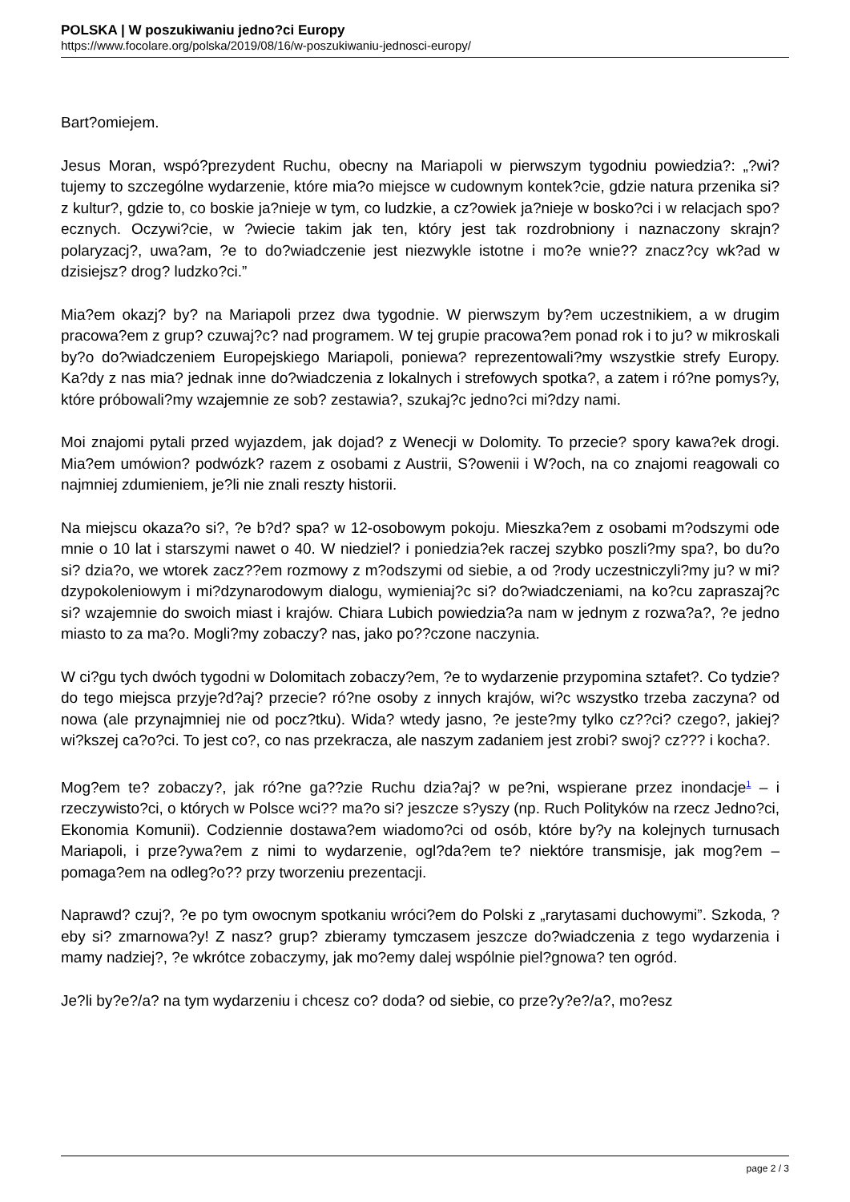POLSKA | W poszukiwaniu jedno?ci Europy
https://www.focolare.org/polska/2019/08/16/w-poszukiwaniu-jednosci-europy/
Bart?omiejem.
Jesus Moran, wspó?prezydent Ruchu, obecny na Mariapoli w pierwszym tygodniu powiedzia?: „?wi?tujemy to szczególne wydarzenie, które mia?o miejsce w cudownym kontek?cie, gdzie natura przenika si? z kultur?, gdzie to, co boskie ja?nieje w tym, co ludzkie, a cz?owiek ja?nieje w bosko?ci i w relacjach spo?ecznych. Oczywi?cie, w ?wiecie takim jak ten, który jest tak rozdrobniony i naznaczony skrajn? polaryzacj?, uwa?am, ?e to do?wiadczenie jest niezwykle istotne i mo?e wnie?? znacz?cy wk?ad w dzisiejsz? drog? ludzko?ci.”
Mia?em okazj? by? na Mariapoli przez dwa tygodnie. W pierwszym by?em uczestnikiem, a w drugim pracowa?em z grup? czuwaj?c? nad programem. W tej grupie pracowa?em ponad rok i to ju? w mikroskali by?o do?wiadczeniem Europejskiego Mariapoli, poniewa? reprezentowali?my wszystkie strefy Europy. Ka?dy z nas mia? jednak inne do?wiadczenia z lokalnych i strefowych spotka?, a zatem i ró?ne pomys?y, które próbowali?my wzajemnie ze sob? zestawia?, szukaj?c jedno?ci mi?dzy nami.
Moi znajomi pytali przed wyjazdem, jak dojad? z Wenecji w Dolomity. To przecie? spory kawa?ek drogi. Mia?em umówion? podwózk? razem z osobami z Austrii, S?owenii i W?och, na co znajomi reagowali co najmniej zdumieniem, je?li nie znali reszty historii.
Na miejscu okaza?o si?, ?e b?d? spa? w 12-osobowym pokoju. Mieszka?em z osobami m?odszymi ode mnie o 10 lat i starszymi nawet o 40. W niedziel? i poniedzia?ek raczej szybko poszli?my spa?, bo du?o si? dzia?o, we wtorek zacz??em rozmowy z m?odszymi od siebie, a od ?rody uczestniczyli?my ju? w mi?dzypokoleniowym i mi?dzynarodowym dialogu, wymieniaj?c si? do?wiadczeniami, na ko?cu zapraszaj?c si? wzajemnie do swoich miast i krajów. Chiara Lubich powiedzia?a nam w jednym z rozwa?a?, ?e jedno miasto to za ma?o. Mogli?my zobaczy? nas, jako po??czone naczynia.
W ci?gu tych dwóch tygodni w Dolomitach zobaczy?em, ?e to wydarzenie przypomina sztafet?. Co tydzie? do tego miejsca przyje?d?aj? przecie? ró?ne osoby z innych krajów, wi?c wszystko trzeba zaczyna? od nowa (ale przynajmniej nie od pocz?tku). Wida? wtedy jasno, ?e jeste?my tylko cz??ci? czego?, jakiej? wi?kszej ca?o?ci. To jest co?, co nas przekracza, ale naszym zadaniem jest zrobi? swoj? cz??? i kocha?.
Mog?em te? zobaczy?, jak ró?ne ga??zie Ruchu dzia?aj? w pe?ni, wspierane przez inondacje<sup>1</sup> – i rzeczywisto?ci, o których w Polsce wci?? ma?o si? jeszcze s?yszy (np. Ruch Polityków na rzecz Jedno?ci, Ekonomia Komunii). Codziennie dostawa?em wiadomo?ci od osób, które by?y na kolejnych turnusach Mariapoli, i prze?ywa?em z nimi to wydarzenie, ogl?da?em te? niektóre transmisje, jak mog?em – pomaga?em na odleg?o?? przy tworzeniu prezentacji.
Naprawd? czuj?, ?e po tym owocnym spotkaniu wróci?em do Polski z „rarytasami duchowymi”. Szkoda, ?eby si? zmarnowa?y! Z nasz? grup? zbieramy tymczasem jeszcze do?wiadczenia z tego wydarzenia i mamy nadziej?, ?e wkrótce zobaczymy, jak mo?emy dalej wspólnie piel?gnowa? ten ogród.
Je?li by?e?/a? na tym wydarzeniu i chcesz co? doda? od siebie, co prze?y?e?/a?, mo?esz
page 2 / 3